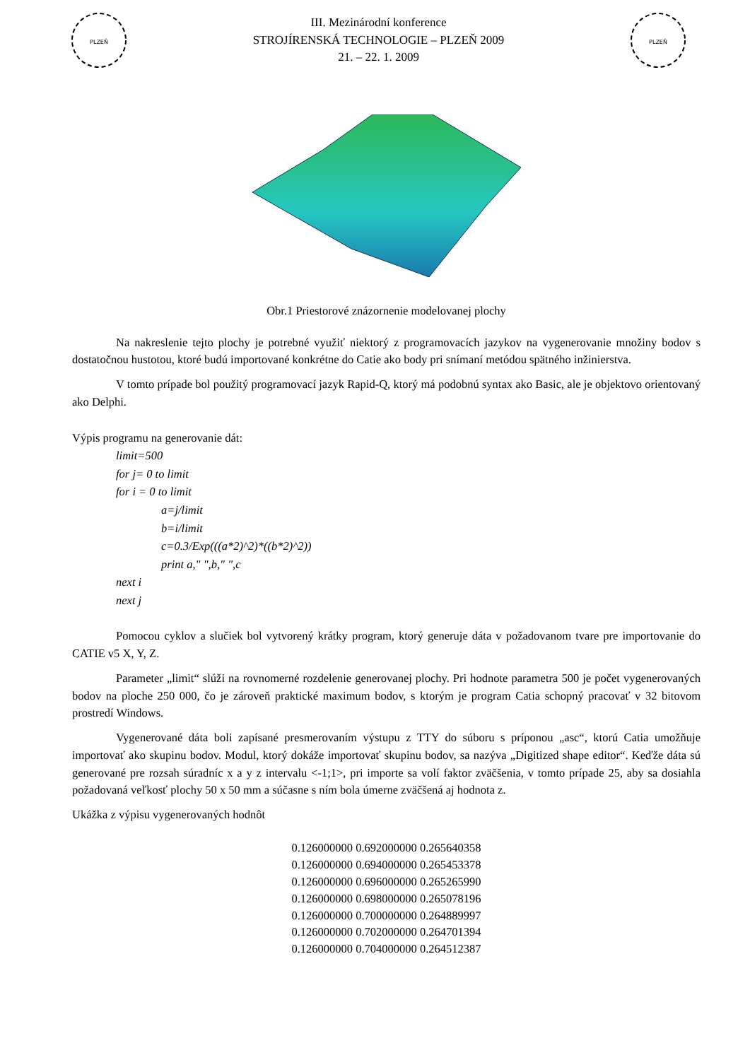PLZEŇ
III. Mezinárodní konference
STROJÍRENSKÁ TECHNOLOGIE – PLZEŇ 2009
21. – 22. 1. 2009
PLZEŇ
Obr.1 Priestorové znázornenie modelovanej plochy
Na nakreslenie tejto plochy je potrebné využiť niektorý z programovacích jazykov na vygenerovanie množiny bodov s dostatočnou hustotou, ktoré budú importované konkrétne do Catie ako body pri snímaní metódou spätného inžinierstva.
V tomto prípade bol použitý programovací jazyk Rapid-Q, ktorý má podobnú syntax ako Basic, ale je objektovo orientovaný ako Delphi.
Výpis programu na generovanie dát:
limit=500
for j= 0 to limit
for i = 0 to limit
a=j/limit
b=i/limit
c=0.3/Exp(((a*2)^2)*((b*2)^2))
print a," ",b," ",c
next i
next j
Pomocou cyklov a slučiek bol vytvorený krátky program, ktorý generuje dáta v požadovanom tvare pre importovanie do CATIE v5 X, Y, Z.
Parameter „limit“ slúži na rovnomerné rozdelenie generovanej plochy. Pri hodnote parametra 500 je počet vygenerovaných bodov na ploche 250 000, čo je zároveň praktické maximum bodov, s ktorým je program Catia schopný pracovať v 32 bitovom prostredí Windows.
Vygenerované dáta boli zapísané presmerovaním výstupu z TTY do súboru s príponou „asc“, ktorú Catia umožňuje importovať ako skupinu bodov. Modul, ktorý dokáže importovať skupinu bodov, sa nazýva „Digitized shape editor“. Keďže dáta sú generované pre rozsah súradníc x a y z intervalu <-1;1>, pri importe sa volí faktor zväčšenia, v tomto prípade 25, aby sa dosiahla požadovaná veľkosť plochy 50 x 50 mm a súčasne s ním bola úmerne zväčšená aj hodnota z.
Ukážka z výpisu vygenerovaných hodnôt
0.126000000 0.692000000 0.265640358
0.126000000 0.694000000 0.265453378
0.126000000 0.696000000 0.265265990
0.126000000 0.698000000 0.265078196
0.126000000 0.700000000 0.264889997
0.126000000 0.702000000 0.264701394
0.126000000 0.704000000 0.264512387